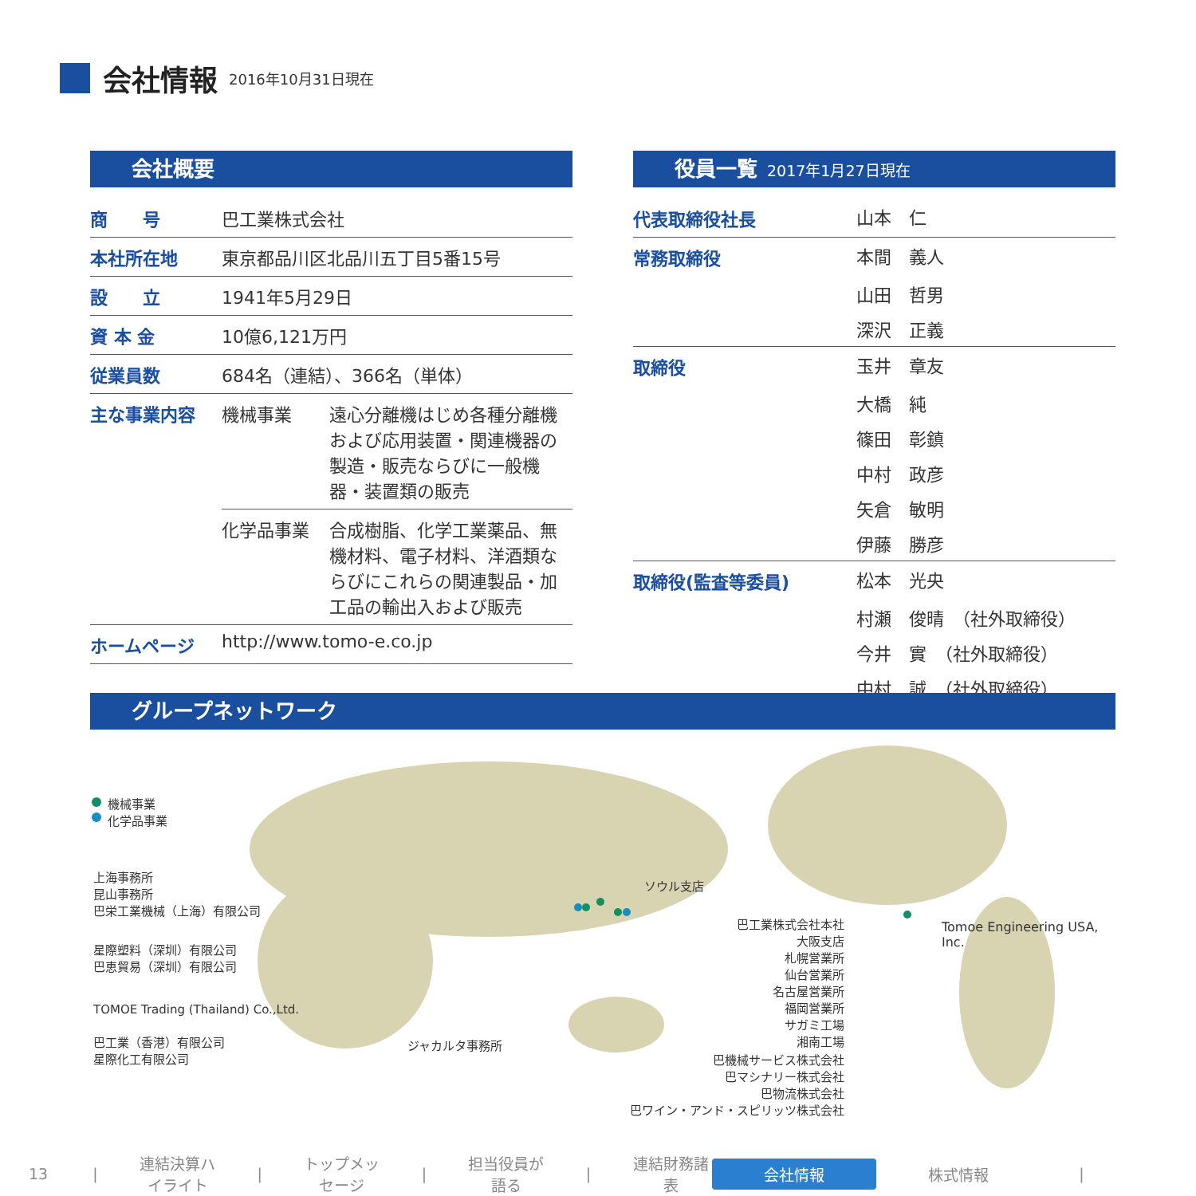会社情報
2016年10月31日現在
会社概要
| 商 号 | 巴工業株式会社 | |
| 本社所在地 | 東京都品川区北品川五丁目5番15号 | |
| 設 立 | 1941年5月29日 | |
| 資 本 金 | 10億6,121万円 | |
| 従業員数 | 684名（連結）、366名（単体） | |
| 主な事業内容 | 機械事業 | 遠心分離機はじめ各種分離機および応用装置・関連機器の製造・販売ならびに一般機器・装置類の販売 |
| | 化学品事業 | 合成樹脂、化学工業薬品、無機材料、電子材料、洋酒類ならびにこれらの関連製品・加工品の輸出入および販売 |
| ホームページ | http://www.tomo-e.co.jp | |
役員一覧 2017年1月27日現在
| 代表取締役社長 | 山本 仁 |
| 常務取締役 | 本間 義人 |
| | 山田 哲男 |
| | 深沢 正義 |
| 取締役 | 玉井 章友 |
| | 大橋 純 |
| | 篠田 彰鎮 |
| | 中村 政彦 |
| | 矢倉 敏明 |
| | 伊藤 勝彦 |
| 取締役(監査等委員) | 松本 光央 |
| | 村瀬 俊晴 （社外取締役） |
| | 今井 實 （社外取締役） |
| | 中村 誠 （社外取締役） |
グループネットワーク
機械事業
化学品事業
上海事務所
昆山事務所
巴栄工業機械（上海）有限公司
星際塑料（深圳）有限公司
巴恵貿易（深圳）有限公司
TOMOE Trading (Thailand) Co.,Ltd.
巴工業（香港）有限公司
星際化工有限公司
ジャカルタ事務所
ソウル支店
巴工業株式会社本社
大阪支店
札幌営業所
仙台営業所
名古屋営業所
福岡営業所
サガミ工場
湘南工場
巴機械サービス株式会社
巴マシナリー株式会社
巴物流株式会社
巴ワイン・アンド・スピリッツ株式会社
Tomoe Engineering USA, Inc.
13 | 連結決算ハイライト | トップメッセージ | 担当役員が語る | 連結財務諸表 会社情報 株式情報 |